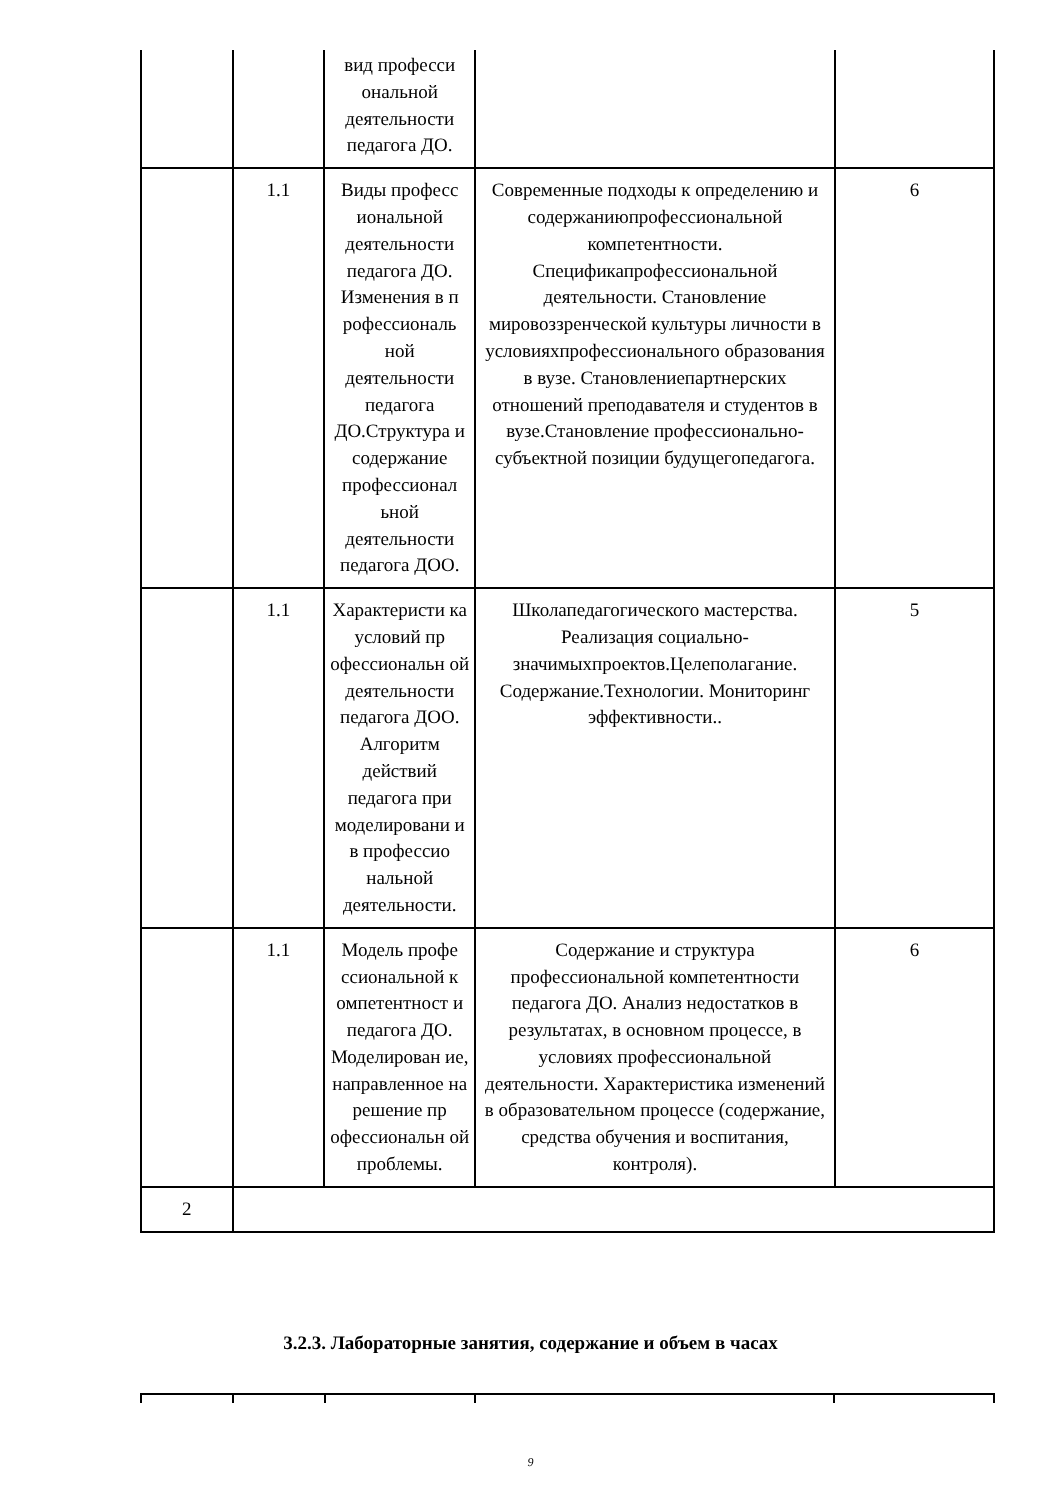| | | вид професси ональной деятельности педагога ДО. | | |
| | 1.1 | Виды професс иональной деятельности педагога ДО. Изменения в п рофессиональ ной деятельности педагога ДО.Структура и содержание профессионал ьной деятельности педагога ДОО. | Современные подходы к определению и содержаниюпрофессиональной компетентности. Спецификапрофессиональной деятельности. Становление мировоззренческой культуры личности в условияхпрофессионального образования в вузе. Становлениепартнерских отношений преподавателя и студентов в вузе.Становление профессионально-субъектной позиции будущегопедагога. | 6 |
| | 1.1 | Характеристи ка условий пр офессиональн ой деятельности педагога ДОО. Алгоритм действий педагога при моделировани и в профессио нальной деятельности. | Школапедагогического мастерства. Реализация социально-значимыхпроектов.Целеполагание. Содержание.Технологии. Мониторинг эффективности.. | 5 |
| | 1.1 | Модель профе ссиональной к омпетентност и педагога ДО. Моделирован ие, направленное на решение пр офессиональн ой проблемы. | Содержание и структура профессиональной компетентности педагога ДО. Анализ недостатков в результатах, в основном процессе, в условиях профессиональной деятельности. Характеристика изменений в образовательном процессе (содержание, средства обучения и воспитания, контроля). | 6 |
| 2 | | | | |
3.2.3. Лабораторные занятия, содержание и объем в часах
9